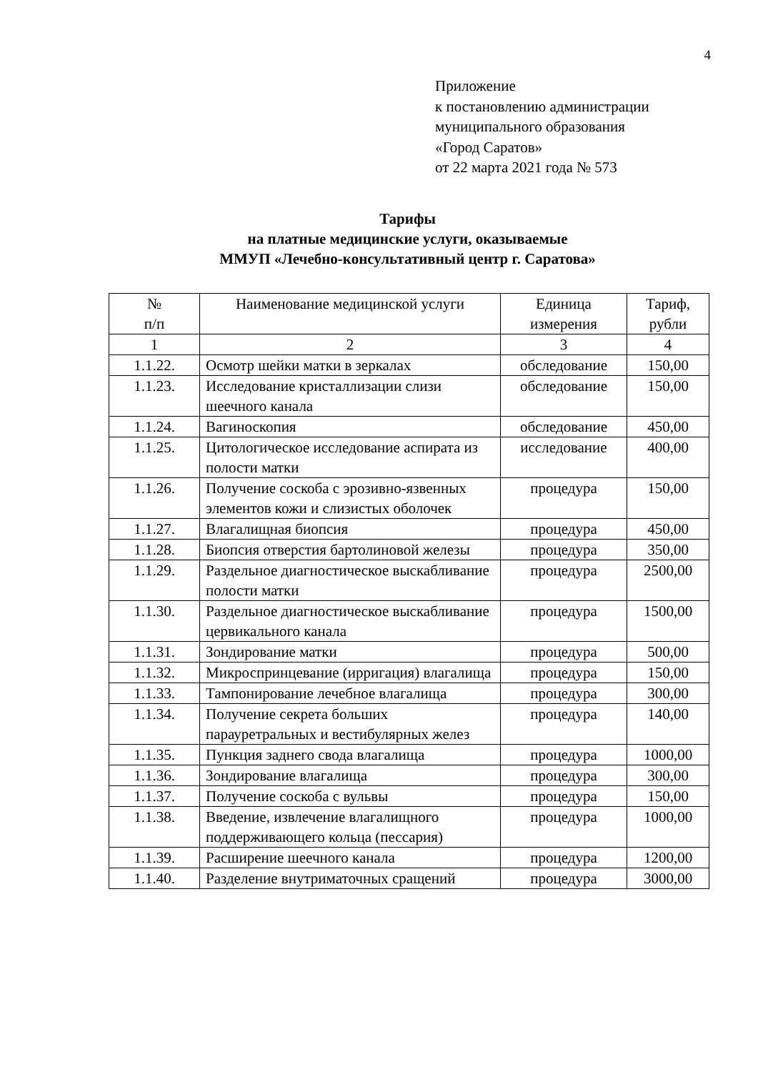4
Приложение
к постановлению администрации
муниципального образования
«Город Саратов»
от 22 марта 2021 года № 573
Тарифы
на платные медицинские услуги, оказываемые
ММУП «Лечебно-консультативный центр г. Саратова»
| № п/п | Наименование медицинской услуги | Единица измерения | Тариф, рубли |
| --- | --- | --- | --- |
| 1 | 2 | 3 | 4 |
| 1.1.22. | Осмотр шейки матки в зеркалах | обследование | 150,00 |
| 1.1.23. | Исследование кристаллизации слизи шеечного канала | обследование | 150,00 |
| 1.1.24. | Вагиноскопия | обследование | 450,00 |
| 1.1.25. | Цитологическое исследование аспирата из полости матки | исследование | 400,00 |
| 1.1.26. | Получение соскоба с эрозивно-язвенных элементов кожи и слизистых оболочек | процедура | 150,00 |
| 1.1.27. | Влагалищная биопсия | процедура | 450,00 |
| 1.1.28. | Биопсия отверстия бартолиновой железы | процедура | 350,00 |
| 1.1.29. | Раздельное диагностическое выскабливание полости матки | процедура | 2500,00 |
| 1.1.30. | Раздельное диагностическое выскабливание цервикального канала | процедура | 1500,00 |
| 1.1.31. | Зондирование матки | процедура | 500,00 |
| 1.1.32. | Микроспринцевание (ирригация) влагалища | процедура | 150,00 |
| 1.1.33. | Тампонирование лечебное влагалища | процедура | 300,00 |
| 1.1.34. | Получение секрета больших парауретральных и вестибулярных желез | процедура | 140,00 |
| 1.1.35. | Пункция заднего свода влагалища | процедура | 1000,00 |
| 1.1.36. | Зондирование влагалища | процедура | 300,00 |
| 1.1.37. | Получение соскоба с вульвы | процедура | 150,00 |
| 1.1.38. | Введение, извлечение влагалищного поддерживающего кольца (пессария) | процедура | 1000,00 |
| 1.1.39. | Расширение шеечного канала | процедура | 1200,00 |
| 1.1.40. | Разделение внутриматочных сращений | процедура | 3000,00 |